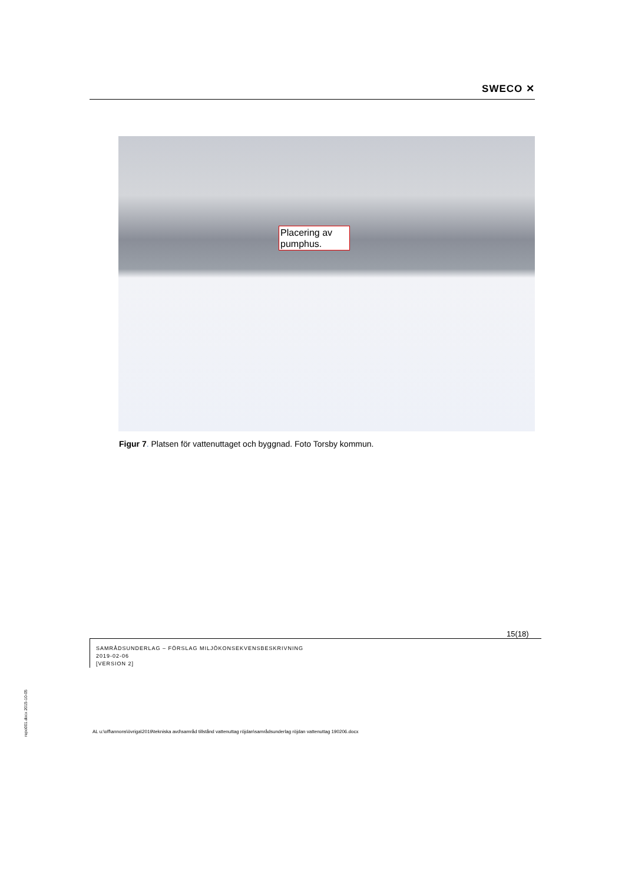SWECO ✕
Placering av pumphus.
Figur 7. Platsen för vattenuttaget och byggnad. Foto Torsby kommun.
15(18)
SAMRÅDSUNDERLAG – FÖRSLAG MILJÖKONSEKVENSBESKRIVNING
2019-02-06
[VERSION 2]
repo001.docx 2015-10-05
AL u:\off\annons\övriga\2019\tekniska avd\samråd tillstånd vattenuttag röjdan\samrådsunderlag röjdan vattenuttag 190206.docx